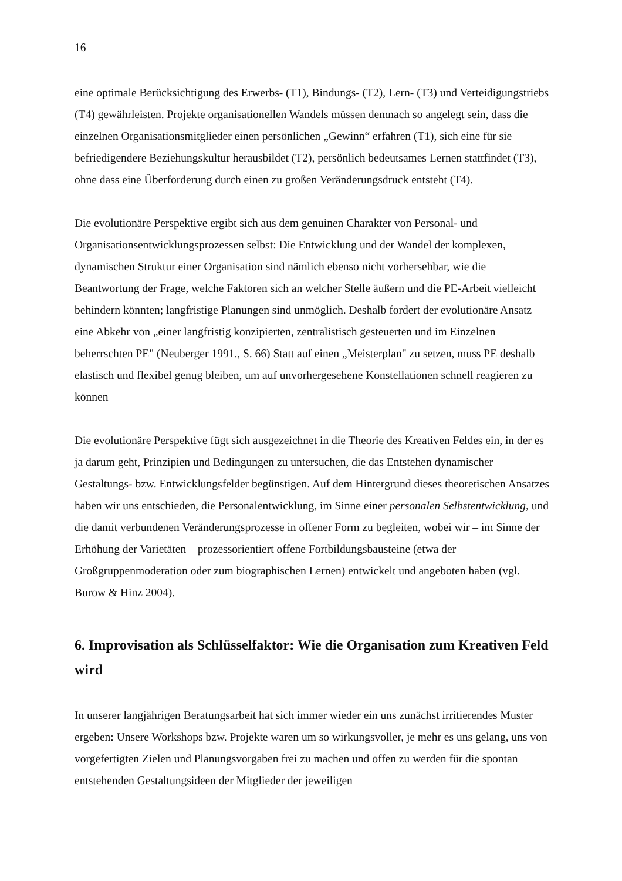16
eine optimale Berücksichtigung des Erwerbs- (T1), Bindungs- (T2), Lern- (T3) und Verteidigungstriebs (T4) gewährleisten. Projekte organisationellen Wandels müssen demnach so angelegt sein, dass die einzelnen Organisationsmitglieder einen persönlichen „Gewinn“ erfahren (T1), sich eine für sie befriedigendere Beziehungskultur herausbildet (T2), persönlich bedeutsames Lernen stattfindet (T3), ohne dass eine Überforderung durch einen zu großen Veränderungsdruck entsteht (T4).
Die evolutionäre Perspektive ergibt sich aus dem genuinen Charakter von Personal- und Organisationsentwicklungsprozessen selbst: Die Entwicklung und der Wandel der komplexen, dynamischen Struktur einer Organisation sind nämlich ebenso nicht vorhersehbar, wie die Beantwortung der Frage, welche Faktoren sich an welcher Stelle äußern und die PE-Arbeit vielleicht behindern könnten; langfristige Planungen sind unmöglich. Deshalb fordert der evolutionäre Ansatz eine Abkehr von „einer langfristig konzipierten, zentralistisch gesteuerten und im Einzelnen beherrschten PE" (Neuberger 1991., S. 66) Statt auf einen „Meisterplan" zu setzen, muss PE deshalb elastisch und flexibel genug bleiben, um auf unvorhergesehene Konstellationen schnell reagieren zu können
Die evolutionäre Perspektive fügt sich ausgezeichnet in die Theorie des Kreativen Feldes ein, in der es ja darum geht, Prinzipien und Bedingungen zu untersuchen, die das Entstehen dynamischer Gestaltungs- bzw. Entwicklungsfelder begünstigen. Auf dem Hintergrund dieses theoretischen Ansatzes haben wir uns entschieden, die Personalentwicklung, im Sinne einer personalen Selbstentwicklung, und die damit verbundenen Veränderungsprozesse in offener Form zu begleiten, wobei wir – im Sinne der Erhöhung der Varietäten – prozessorientiert offene Fortbildungsbausteine (etwa der Großgruppenmoderation oder zum biographischen Lernen) entwickelt und angeboten haben (vgl. Burow & Hinz 2004).
6. Improvisation als Schlüsselfaktor: Wie die Organisation zum Kreativen Feld wird
In unserer langjährigen Beratungsarbeit hat sich immer wieder ein uns zunächst irritierendes Muster ergeben: Unsere Workshops bzw. Projekte waren um so wirkungsvoller, je mehr es uns gelang, uns von vorgefertigten Zielen und Planungsvorgaben frei zu machen und offen zu werden für die spontan entstehenden Gestaltungsideen der Mitglieder der jeweiligen